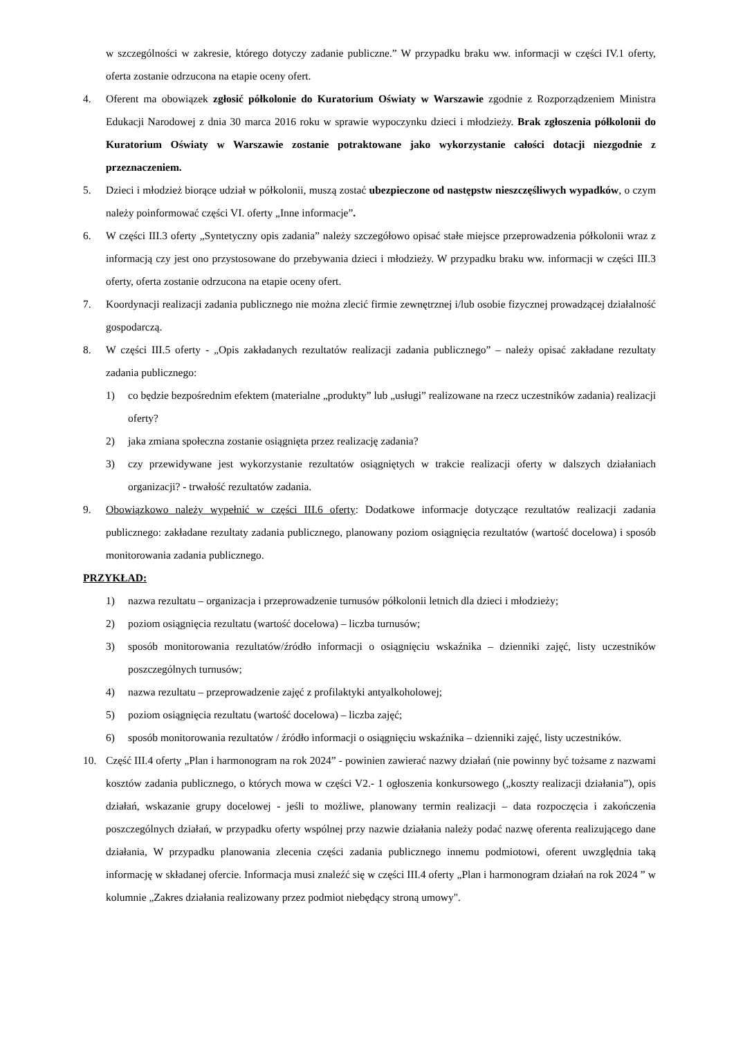w szczególności w zakresie, którego dotyczy zadanie publiczne.” W przypadku braku ww. informacji w części IV.1 oferty, oferta zostanie odrzucona na etapie oceny ofert.
4. Oferent ma obowiązek zgłosić półkolonie do Kuratorium Oświaty w Warszawie zgodnie z Rozporządzeniem Ministra Edukacji Narodowej z dnia 30 marca 2016 roku w sprawie wypoczynku dzieci i młodzieży. Brak zgłoszenia półkolonii do Kuratorium Oświaty w Warszawie zostanie potraktowane jako wykorzystanie całości dotacji niezgodnie z przeznaczeniem.
5. Dzieci i młodzież biorące udział w półkolonii, muszą zostać ubezpieczone od następstw nieszczęśliwych wypadków, o czym należy poinformować części VI. oferty „Inne informacje”.
6. W części III.3 oferty „Syntetyczny opis zadania” należy szczegółowo opisać stałe miejsce przeprowadzenia półkolonii wraz z informacją czy jest ono przystosowane do przebywania dzieci i młodzieży. W przypadku braku ww. informacji w części III.3 oferty, oferta zostanie odrzucona na etapie oceny ofert.
7. Koordynacji realizacji zadania publicznego nie można zlecić firmie zewnętrznej i/lub osobie fizycznej prowadzącej działalność gospodarczą.
8. W części III.5 oferty - „Opis zakładanych rezultatów realizacji zadania publicznego” – należy opisać zakładane rezultaty zadania publicznego:
1) co będzie bezpośrednim efektem (materialne „produkty” lub „usługi” realizowane na rzecz uczestników zadania) realizacji oferty?
2) jaka zmiana społeczna zostanie osiągnięta przez realizację zadania?
3) czy przewidywane jest wykorzystanie rezultatów osiągniętych w trakcie realizacji oferty w dalszych działaniach organizacji? - trwałość rezultatów zadania.
9. Obowiązkowo należy wypełnić w części III.6 oferty: Dodatkowe informacje dotyczące rezultatów realizacji zadania publicznego: zakładane rezultaty zadania publicznego, planowany poziom osiągnięcia rezultatów (wartość docelowa) i sposób monitorowania zadania publicznego.
PRZYKŁAD:
1) nazwa rezultatu – organizacja i przeprowadzenie turnusów półkolonii letnich dla dzieci i młodzieży;
2) poziom osiągnięcia rezultatu (wartość docelowa) – liczba turnusów;
3) sposób monitorowania rezultatów/źródło informacji o osiągnięciu wskaźnika – dzienniki zajęć, listy uczestników poszczególnych turnusów;
4) nazwa rezultatu – przeprowadzenie zajęć z profilaktyki antyalkoholowej;
5) poziom osiągnięcia rezultatu (wartość docelowa) – liczba zajęć;
6) sposób monitorowania rezultatów / źródło informacji o osiągnięciu wskaźnika – dzienniki zajęć, listy uczestników.
10. Część III.4 oferty „Plan i harmonogram na rok 2024” - powinien zawierać nazwy działań (nie powinny być tożsame z nazwami kosztów zadania publicznego, o których mowa w części V2.- 1 ogłoszenia konkursowego („koszty realizacji działania”), opis działań, wskazanie grupy docelowej - jeśli to możliwe, planowany termin realizacji – data rozpoczęcia i zakończenia poszczególnych działań, w przypadku oferty wspólnej przy nazwie działania należy podać nazwę oferenta realizującego dane działania, W przypadku planowania zlecenia części zadania publicznego innemu podmiotowi, oferent uwzględnia taką informację w składanej ofercie. Informacja musi znaleźć się w części III.4 oferty „Plan i harmonogram działań na rok 2024 ” w kolumnie „Zakres działania realizowany przez podmiot niebędący stroną umowy".